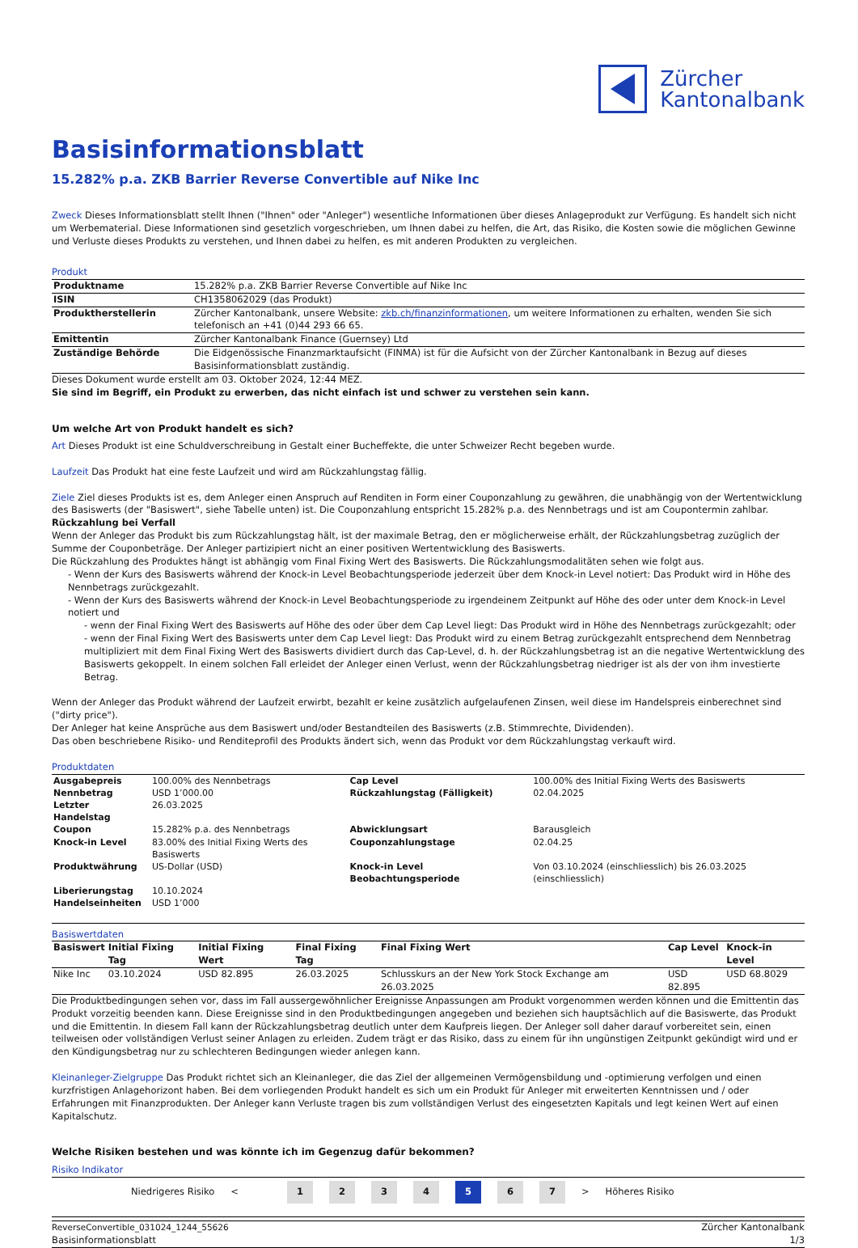Zürcher
Kantonalbank
Basisinformationsblatt
15.282% p.a. ZKB Barrier Reverse Convertible auf Nike Inc
Zweck Dieses Informationsblatt stellt Ihnen ("Ihnen" oder "Anleger") wesentliche Informationen über dieses Anlageprodukt zur Verfügung. Es handelt sich nicht um Werbematerial. Diese Informationen sind gesetzlich vorgeschrieben, um Ihnen dabei zu helfen, die Art, das Risiko, die Kosten sowie die möglichen Gewinne und Verluste dieses Produkts zu verstehen, und Ihnen dabei zu helfen, es mit anderen Produkten zu vergleichen.
Produkt
| Produktname | 15.282% p.a. ZKB Barrier Reverse Convertible auf Nike Inc |
| ISIN | CH1358062029 (das Produkt) |
| Produktherstellerin | Zürcher Kantonalbank, unsere Website: zkb.ch/finanzinformationen , um weitere Informationen zu erhalten, wenden Sie sich telefonisch an +41 (0)44 293 66 65. |
| Emittentin | Zürcher Kantonalbank Finance (Guernsey) Ltd |
| Zuständige Behörde | Die Eidgenössische Finanzmarktaufsicht (FINMA) ist für die Aufsicht von der Zürcher Kantonalbank in Bezug auf dieses Basisinformationsblatt zuständig. |
Dieses Dokument wurde erstellt am 03. Oktober 2024, 12:44 MEZ.
Sie sind im Begriff, ein Produkt zu erwerben, das nicht einfach ist und schwer zu verstehen sein kann.
Um welche Art von Produkt handelt es sich?
Art Dieses Produkt ist eine Schuldverschreibung in Gestalt einer Bucheffekte, die unter Schweizer Recht begeben wurde.
Laufzeit Das Produkt hat eine feste Laufzeit und wird am Rückzahlungstag fällig.
Ziele Ziel dieses Produkts ist es, dem Anleger einen Anspruch auf Renditen in Form einer Couponzahlung zu gewähren, die unabhängig von der Wertentwicklung des Basiswerts (der "Basiswert", siehe Tabelle unten) ist. Die Couponzahlung entspricht 15.282% p.a. des Nennbetrags und ist am Coupontermin zahlbar.
Rückzahlung bei Verfall
Wenn der Anleger das Produkt bis zum Rückzahlungstag hält, ist der maximale Betrag, den er möglicherweise erhält, der Rückzahlungsbetrag zuzüglich der Summe der Couponbeträge. Der Anleger partizipiert nicht an einer positiven Wertentwicklung des Basiswerts.
Die Rückzahlung des Produktes hängt ist abhängig vom Final Fixing Wert des Basiswerts. Die Rückzahlungsmodalitäten sehen wie folgt aus.
- Wenn der Kurs des Basiswerts während der Knock-in Level Beobachtungsperiode jederzeit über dem Knock-in Level notiert: Das Produkt wird in Höhe des Nennbetrags zurückgezahlt.
- Wenn der Kurs des Basiswerts während der Knock-in Level Beobachtungsperiode zu irgendeinem Zeitpunkt auf Höhe des oder unter dem Knock-in Level notiert und
- wenn der Final Fixing Wert des Basiswerts auf Höhe des oder über dem Cap Level liegt: Das Produkt wird in Höhe des Nennbetrags zurückgezahlt; oder
- wenn der Final Fixing Wert des Basiswerts unter dem Cap Level liegt: Das Produkt wird zu einem Betrag zurückgezahlt entsprechend dem Nennbetrag multipliziert mit dem Final Fixing Wert des Basiswerts dividiert durch das Cap-Level, d. h. der Rückzahlungsbetrag ist an die negative Wertentwicklung des Basiswerts gekoppelt. In einem solchen Fall erleidet der Anleger einen Verlust, wenn der Rückzahlungsbetrag niedriger ist als der von ihm investierte Betrag.
Wenn der Anleger das Produkt während der Laufzeit erwirbt, bezahlt er keine zusätzlich aufgelaufenen Zinsen, weil diese im Handelspreis einberechnet sind ("dirty price").
Der Anleger hat keine Ansprüche aus dem Basiswert und/oder Bestandteilen des Basiswerts (z.B. Stimmrechte, Dividenden).
Das oben beschriebene Risiko- und Renditeprofil des Produkts ändert sich, wenn das Produkt vor dem Rückzahlungstag verkauft wird.
Produktdaten
| Ausgabepreis | 100.00% des Nennbetrags | Cap Level | 100.00% des Initial Fixing Werts des Basiswerts |
| Nennbetrag | USD 1’000.00 | Rückzahlungstag (Fälligkeit) | 02.04.2025 |
| Letzter Handelstag | 26.03.2025 | | |
| Coupon | 15.282% p.a. des Nennbetrags | Abwicklungsart | Barausgleich |
| Knock-in Level | 83.00% des Initial Fixing Werts des Basiswerts | Couponzahlungstage | 02.04.25 |
| Produktwährung | US-Dollar (USD) | Knock-in Level Beobachtungsperiode | Von 03.10.2024 (einschliesslich) bis 26.03.2025 (einschliesslich) |
| Liberierungstag | 10.10.2024 | | |
| Handelseinheiten | USD 1’000 | | |
Basiswertdaten
| Basiswert | Initial Fixing Tag | Initial Fixing Wert | Final Fixing Tag | Final Fixing Wert | Cap Level | Knock-in Level |
| --- | --- | --- | --- | --- | --- | --- |
| Nike Inc | 03.10.2024 | USD 82.895 | 26.03.2025 | Schlusskurs an der New York Stock Exchange am 26.03.2025 | USD 82.895 | USD 68.8029 |
Die Produktbedingungen sehen vor, dass im Fall aussergewöhnlicher Ereignisse Anpassungen am Produkt vorgenommen werden können und die Emittentin das Produkt vorzeitig beenden kann. Diese Ereignisse sind in den Produktbedingungen angegeben und beziehen sich hauptsächlich auf die Basiswerte, das Produkt und die Emittentin. In diesem Fall kann der Rückzahlungsbetrag deutlich unter dem Kaufpreis liegen. Der Anleger soll daher darauf vorbereitet sein, einen teilweisen oder vollständigen Verlust seiner Anlagen zu erleiden. Zudem trägt er das Risiko, dass zu einem für ihn ungünstigen Zeitpunkt gekündigt wird und er den Kündigungsbetrag nur zu schlechteren Bedingungen wieder anlegen kann.
Kleinanleger-Zielgruppe Das Produkt richtet sich an Kleinanleger, die das Ziel der allgemeinen Vermögensbildung und -optimierung verfolgen und einen kurzfristigen Anlagehorizont haben. Bei dem vorliegenden Produkt handelt es sich um ein Produkt für Anleger mit erweiterten Kenntnissen und / oder Erfahrungen mit Finanzprodukten. Der Anleger kann Verluste tragen bis zum vollständigen Verlust des eingesetzten Kapitals und legt keinen Wert auf einen Kapitalschutz.
Welche Risiken bestehen und was könnte ich im Gegenzug dafür bekommen?
Risiko Indikator
Niedrigeres Risiko <
1 2 3 4 5 6 7
> Höheres Risiko
ReverseConvertible_031024_1244_55626
Basisinformationsblatt
Zürcher Kantonalbank
1/3